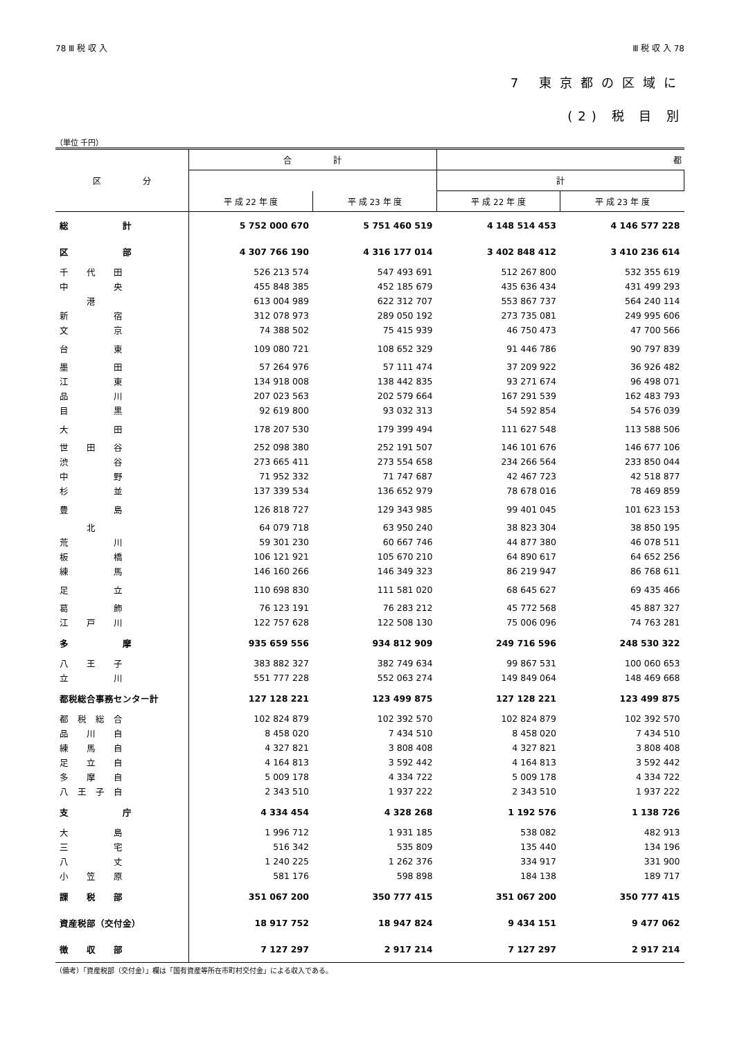78 Ⅲ 税 収 入 Ⅲ 税 収 入 78
7 東京都の区域に
(2) 税 目 別
（単位 千円）
| 区 分 | 合 計 | | 都 | |
| --- | --- | --- | --- | --- |
| | | | 計 | |
| | 平 成 22 年 度 | 平 成 23 年 度 | 平 成 22 年 度 | 平 成 23 年 度 |
| 総 計 | 5 752 000 670 | 5 751 460 519 | 4 148 514 453 | 4 146 577 228 |
| 区 部 | 4 307 766 190 | 4 316 177 014 | 3 402 848 412 | 3 410 236 614 |
| 千 代 田 | 526 213 574 | 547 493 691 | 512 267 800 | 532 355 619 |
| 中 央 | 455 848 385 | 452 185 679 | 435 636 434 | 431 499 293 |
| 港 | 613 004 989 | 622 312 707 | 553 867 737 | 564 240 114 |
| 新 宿 | 312 078 973 | 289 050 192 | 273 735 081 | 249 995 606 |
| 文 京 | 74 388 502 | 75 415 939 | 46 750 473 | 47 700 566 |
| 台 東 | 109 080 721 | 108 652 329 | 91 446 786 | 90 797 839 |
| 墨 田 | 57 264 976 | 57 111 474 | 37 209 922 | 36 926 482 |
| 江 東 | 134 918 008 | 138 442 835 | 93 271 674 | 96 498 071 |
| 品 川 | 207 023 563 | 202 579 664 | 167 291 539 | 162 483 793 |
| 目 黒 | 92 619 800 | 93 032 313 | 54 592 854 | 54 576 039 |
| 大 田 | 178 207 530 | 179 399 494 | 111 627 548 | 113 588 506 |
| 世 田 谷 | 252 098 380 | 252 191 507 | 146 101 676 | 146 677 106 |
| 渋 谷 | 273 665 411 | 273 554 658 | 234 266 564 | 233 850 044 |
| 中 野 | 71 952 332 | 71 747 687 | 42 467 723 | 42 518 877 |
| 杉 並 | 137 339 534 | 136 652 979 | 78 678 016 | 78 469 859 |
| 豊 島 | 126 818 727 | 129 343 985 | 99 401 045 | 101 623 153 |
| 北 | 64 079 718 | 63 950 240 | 38 823 304 | 38 850 195 |
| 荒 川 | 59 301 230 | 60 667 746 | 44 877 380 | 46 078 511 |
| 板 橋 | 106 121 921 | 105 670 210 | 64 890 617 | 64 652 256 |
| 練 馬 | 146 160 266 | 146 349 323 | 86 219 947 | 86 768 611 |
| 足 立 | 110 698 830 | 111 581 020 | 68 645 627 | 69 435 466 |
| 葛 飾 | 76 123 191 | 76 283 212 | 45 772 568 | 45 887 327 |
| 江 戸 川 | 122 757 628 | 122 508 130 | 75 006 096 | 74 763 281 |
| 多 摩 | 935 659 556 | 934 812 909 | 249 716 596 | 248 530 322 |
| 八 王 子 | 383 882 327 | 382 749 634 | 99 867 531 | 100 060 653 |
| 立 川 | 551 777 228 | 552 063 274 | 149 849 064 | 148 469 668 |
| 都税総合事務センター計 | 127 128 221 | 123 499 875 | 127 128 221 | 123 499 875 |
| 都 税 総 合 | 102 824 879 | 102 392 570 | 102 824 879 | 102 392 570 |
| 品 川 自 | 8 458 020 | 7 434 510 | 8 458 020 | 7 434 510 |
| 練 馬 自 | 4 327 821 | 3 808 408 | 4 327 821 | 3 808 408 |
| 足 立 自 | 4 164 813 | 3 592 442 | 4 164 813 | 3 592 442 |
| 多 摩 自 | 5 009 178 | 4 334 722 | 5 009 178 | 4 334 722 |
| 八 王 子 自 | 2 343 510 | 1 937 222 | 2 343 510 | 1 937 222 |
| 支 庁 | 4 334 454 | 4 328 268 | 1 192 576 | 1 138 726 |
| 大 島 | 1 996 712 | 1 931 185 | 538 082 | 482 913 |
| 三 宅 | 516 342 | 535 809 | 135 440 | 134 196 |
| 八 丈 | 1 240 225 | 1 262 376 | 334 917 | 331 900 |
| 小 笠 原 | 581 176 | 598 898 | 184 138 | 189 717 |
| 課 税 部 | 351 067 200 | 350 777 415 | 351 067 200 | 350 777 415 |
| 資産税部（交付金） | 18 917 752 | 18 947 824 | 9 434 151 | 9 477 062 |
| 徴 収 部 | 7 127 297 | 2 917 214 | 7 127 297 | 2 917 214 |
（備考）「資産税部（交付金）」欄は「国有資産等所在市町村交付金」による収入である。